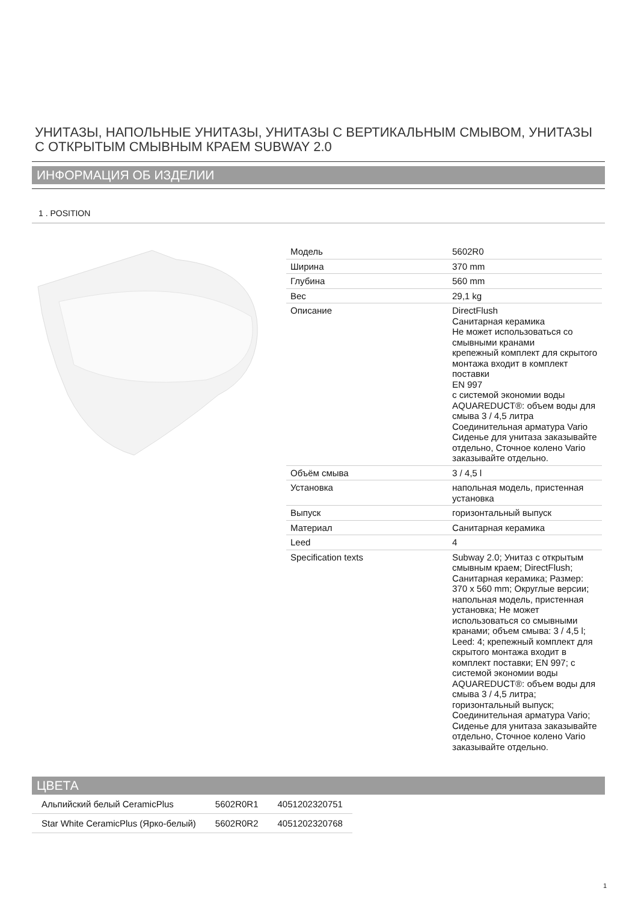УНИТАЗЫ, НАПОЛЬНЫЕ УНИТАЗЫ, УНИТАЗЫ С ВЕРТИКАЛЬНЫМ СМЫВОМ, УНИТАЗЫ С ОТКРЫТЫМ СМЫВНЫМ КРАЕМ SUBWAY 2.0
ИНФОРМАЦИЯ ОБ ИЗДЕЛИИ
1 . POSITION
| Модель | 5602R0 |
| Ширина | 370 mm |
| Глубина | 560 mm |
| Вес | 29,1 kg |
| Описание | DirectFlush Санитарная керамика Не может использоваться со смывными кранами крепежный комплект для скрытого монтажа входит в комплект поставки EN 997 с системой экономии воды AQUAREDUCT®: объем воды для смыва 3 / 4,5 литра Соединительная арматура Vario Сиденье для унитаза заказывайте отдельно, Сточное колено Vario заказывайте отдельно. |
| Объём смыва | 3 / 4,5 l |
| Установка | напольная модель, пристенная установка |
| Выпуск | горизонтальный выпуск |
| Материал | Санитарная керамика |
| Leed | 4 |
| Specification texts | Subway 2.0; Унитаз с открытым смывным краем; DirectFlush; Санитарная керамика; Размер: 370 x 560 mm; Округлые версии; напольная модель, пристенная установка; Не может использоваться со смывными кранами; объем смыва: 3 / 4,5 l; Leed: 4; крепежный комплект для скрытого монтажа входит в комплект поставки; EN 997; с системой экономии воды AQUAREDUCT®: объем воды для смыва 3 / 4,5 литра; горизонтальный выпуск; Соединительная арматура Vario; Сиденье для унитаза заказывайте отдельно, Сточное колено Vario заказывайте отдельно. |
ЦВЕТА
| Альпийский белый CeramicPlus | 5602R0R1 | 4051202320751 |
| Star White CeramicPlus (Ярко-белый) | 5602R0R2 | 4051202320768 |
1